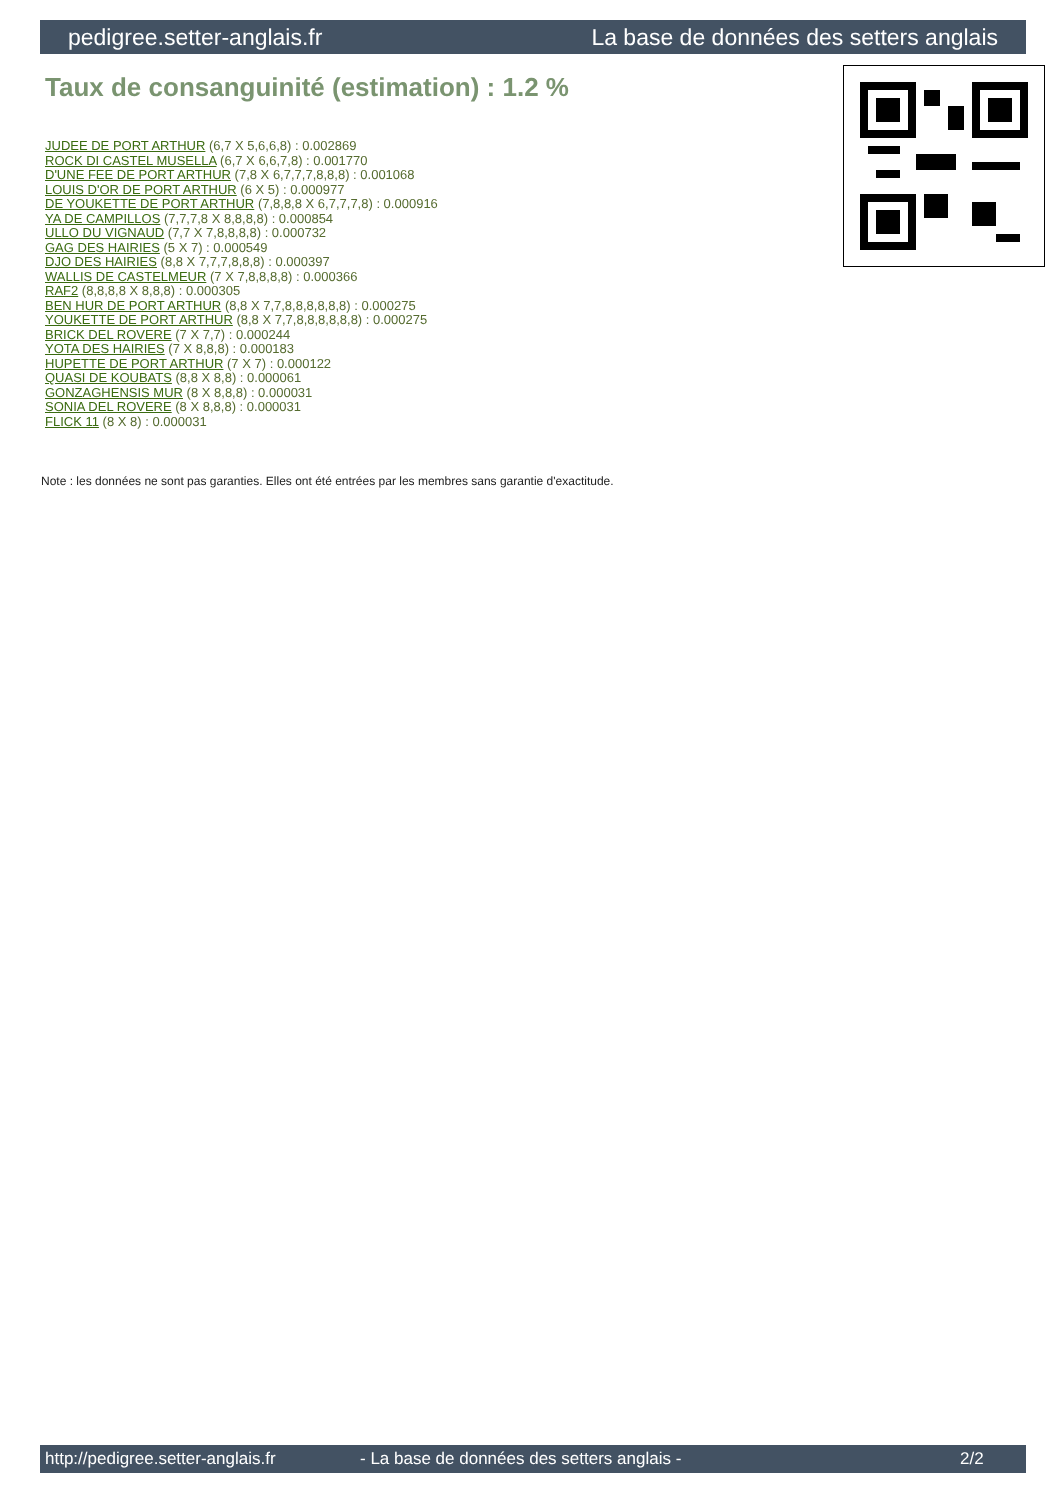pedigree.setter-anglais.fr La base de données des setters anglais
Taux de consanguinité (estimation) : 1.2 %
JUDEE DE PORT ARTHUR (6,7 X 5,6,6,8) : 0.002869
ROCK DI CASTEL MUSELLA (6,7 X 6,6,7,8) : 0.001770
D'UNE FEE DE PORT ARTHUR (7,8 X 6,7,7,7,8,8,8) : 0.001068
LOUIS D'OR DE PORT ARTHUR (6 X 5) : 0.000977
DE YOUKETTE DE PORT ARTHUR (7,8,8,8 X 6,7,7,7,8) : 0.000916
YA DE CAMPILLOS (7,7,7,8 X 8,8,8,8) : 0.000854
ULLO DU VIGNAUD (7,7 X 7,8,8,8,8) : 0.000732
GAG DES HAIRIES (5 X 7) : 0.000549
DJO DES HAIRIES (8,8 X 7,7,7,8,8,8) : 0.000397
WALLIS DE CASTELMEUR (7 X 7,8,8,8,8) : 0.000366
RAF2 (8,8,8,8 X 8,8,8) : 0.000305
BEN HUR DE PORT ARTHUR (8,8 X 7,7,8,8,8,8,8,8) : 0.000275
YOUKETTE DE PORT ARTHUR (8,8 X 7,7,8,8,8,8,8,8) : 0.000275
BRICK DEL ROVERE (7 X 7,7) : 0.000244
YOTA DES HAIRIES (7 X 8,8,8) : 0.000183
HUPETTE DE PORT ARTHUR (7 X 7) : 0.000122
QUASI DE KOUBATS (8,8 X 8,8) : 0.000061
GONZAGHENSIS MUR (8 X 8,8,8) : 0.000031
SONIA DEL ROVERE (8 X 8,8,8) : 0.000031
FLICK 11 (8 X 8) : 0.000031
Note : les données ne sont pas garanties. Elles ont été entrées par les membres sans garantie d'exactitude.
http://pedigree.setter-anglais.fr - La base de données des setters anglais - 2/2